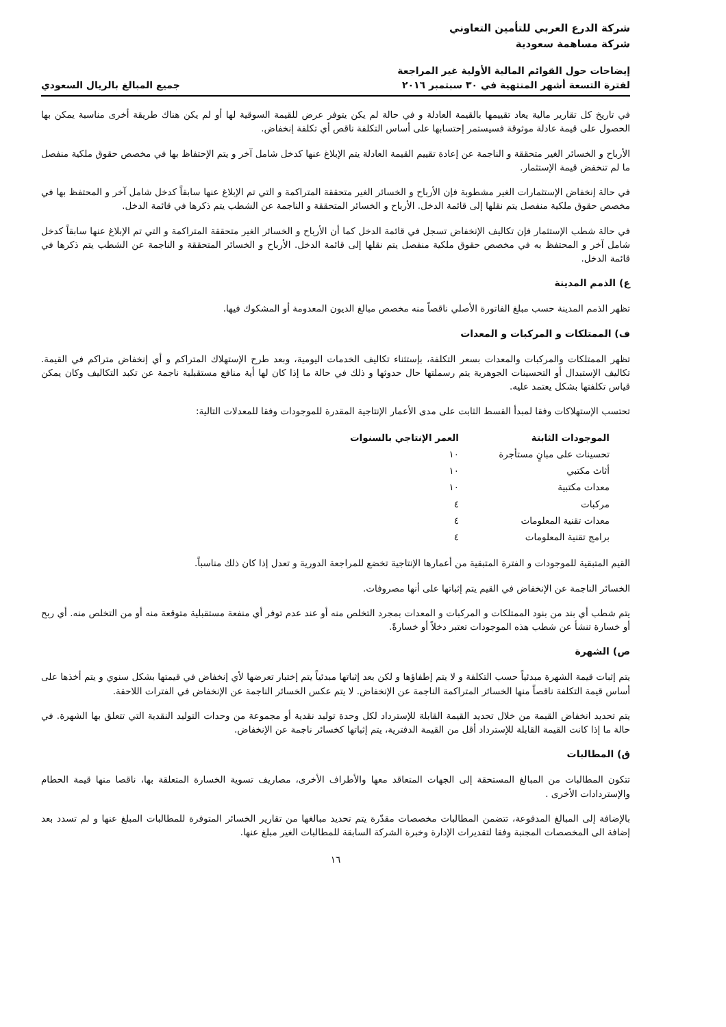شركة الدرع العربي للتأمين التعاوني
شركة مساهمة سعودية
إيضاحات حول القوائم المالية الأولية غير المراجعة
لفترة التسعة أشهر المنتهية في ٣٠ سبتمبر ٢٠١٦
جميع المبالغ بالريال السعودي
في تاريخ كل تقارير مالية يعاد تقييمها بالقيمة العادلة و في حالة لم يكن يتوفر عرض للقيمة السوقية لها أو لم يكن هناك طريقة أخرى مناسبة يمكن بها الحصول على قيمة عادلة موثوقة فسيستمر إحتسابها على أساس التكلفة ناقص أي تكلفة إنخفاض.
الأرباح و الخسائر الغير متحققة و الناجمة عن إعادة تقييم القيمة العادلة يتم الإبلاغ عنها كدخل شامل آخر و يتم الإحتفاظ بها في مخصص حقوق ملكية منفصل ما لم تنخفض قيمة الإستثمار.
في حالة إنخفاض الإستثمارات الغير مشطوبة فإن الأرباح و الخسائر الغير متحققة المتراكمة و التي تم الإبلاغ عنها سابقاً كدخل شامل آخر و المحتفظ بها في مخصص حقوق ملكية منفصل يتم نقلها إلى قائمة الدخل. الأرباح و الخسائر المتحققة و الناجمة عن الشطب يتم ذكرها في قائمة الدخل.
في حالة شطب الإستثمار فإن تكاليف الإنخفاض تسجل في قائمة الدخل كما أن الأرباح و الخسائر الغير متحققة المتراكمة و التي تم الإبلاغ عنها سابقاً كدخل شامل آخر و المحتفظ به في مخصص حقوق ملكية منفصل يتم نقلها إلى قائمة الدخل. الأرباح و الخسائر المتحققة و الناجمة عن الشطب يتم ذكرها في قائمة الدخل.
ع) الذمم المدينة
تظهر الذمم المدينة حسب مبلغ الفاتورة الأصلي ناقصاً منه مخصص مبالغ الديون المعدومة أو المشكوك فيها.
ف) الممتلكات و المركبات و المعدات
تظهر الممتلكات والمركبات والمعدات بسعر التكلفة، بإستثناء تكاليف الخدمات اليومية، وبعد طرح الإستهلاك المتراكم و أي إنخفاض متراكم في القيمة. تكاليف الإستبدال أو التحسينات الجوهرية يتم رسملتها حال حدوثها و ذلك في حالة ما إذا كان لها أية منافع مستقبلية ناجمة عن تكبد التكاليف وكان يمكن قياس تكلفتها بشكل يعتمد عليه.
تحتسب الإستهلاكات وفقا لمبدأ القسط الثابت على مدى الأعمار الإنتاجية المقدرة للموجودات وفقا للمعدلات التالية:
| الموجودات الثابتة | العمر الإنتاجي بالسنوات |
| --- | --- |
| تحسينات على مبانٍ مستأجرة | ١٠ |
| أثاث مكتبي | ١٠ |
| معدات مكتبية | ١٠ |
| مركبات | ٤ |
| معدات تقنية المعلومات | ٤ |
| برامج تقنية المعلومات | ٤ |
القيم المتبقية للموجودات و الفترة المتبقية من أعمارها الإنتاجية تخضع للمراجعة الدورية و تعدل إذا كان ذلك مناسباً.
الخسائر الناجمة عن الإنخفاض في القيم يتم إثباتها على أنها مصروفات.
يتم شطب أي بند من بنود الممتلكات و المركبات و المعدات بمجرد التخلص منه أو عند عدم توفر أي منفعة مستقبلية متوقعة منه أو من التخلص منه. أي ربح أو خسارة تنشأ عن شطب هذه الموجودات تعتبر دخلاً أو خسارةً.
ص) الشهرة
يتم إثبات قيمة الشهرة مبدئياً حسب التكلفة و لا يتم إطفاؤها و لكن بعد إثباتها مبدئياً يتم إختبار تعرضها لأي إنخفاض في قيمتها بشكل سنوي و يتم أخذها على أساس قيمة التكلفة ناقصاً منها الخسائر المتراكمة الناجمة عن الإنخفاض. لا يتم عكس الخسائر الناجمة عن الإنخفاض في الفترات اللاحقة.
يتم تحديد انخفاض القيمة من خلال تحديد القيمة القابلة للإسترداد لكل وحدة توليد نقدية أو مجموعة من وحدات التوليد النقدية التي تتعلق بها الشهرة. في حالة ما إذا كانت القيمة القابلة للإسترداد أقل من القيمة الدفترية، يتم إثباتها كخسائر ناجمة عن الإنخفاض.
ق) المطالبات
تتكون المطالبات من المبالغ المستحقة إلى الجهات المتعاقد معها والأطراف الأخرى، مصاريف تسوية الخسارة المتعلقة بها، ناقصا منها قيمة الحطام والإستردادات الأخرى .
بالإضافة إلى المبالغ المدفوعة، تتضمن المطالبات مخصصات مقدّرة يتم تحديد مبالغها من تقارير الخسائر المتوفرة للمطالبات المبلغ عنها و لم تسدد بعد إضافة الى المخصصات المجنبة وفقا لتقديرات الإدارة وخبرة الشركة السابقة للمطالبات الغير مبلغ عنها.
١٦